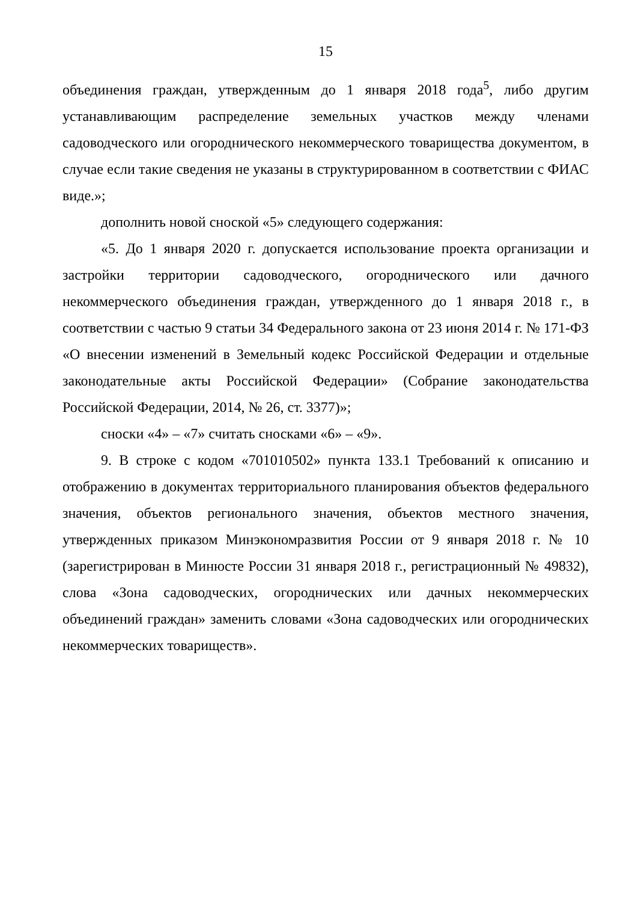15
объединения граждан, утвержденным до 1 января 2018 года<sup>5</sup>, либо другим устанавливающим распределение земельных участков между членами садоводческого или огороднического некоммерческого товарищества документом, в случае если такие сведения не указаны в структурированном в соответствии с ФИАС виде.»;
дополнить новой сноской «5» следующего содержания:
«5. До 1 января 2020 г. допускается использование проекта организации и застройки территории садоводческого, огороднического или дачного некоммерческого объединения граждан, утвержденного до 1 января 2018 г., в соответствии с частью 9 статьи 34 Федерального закона от 23 июня 2014 г. № 171-ФЗ «О внесении изменений в Земельный кодекс Российской Федерации и отдельные законодательные акты Российской Федерации» (Собрание законодательства Российской Федерации, 2014, № 26, ст. 3377)»;
сноски «4» – «7» считать сносками «6» – «9».
9. В строке с кодом «701010502» пункта 133.1 Требований к описанию и отображению в документах территориального планирования объектов федерального значения, объектов регионального значения, объектов местного значения, утвержденных приказом Минэкономразвития России от 9 января 2018 г. № 10 (зарегистрирован в Минюсте России 31 января 2018 г., регистрационный № 49832), слова «Зона садоводческих, огороднических или дачных некоммерческих объединений граждан» заменить словами «Зона садоводческих или огороднических некоммерческих товариществ».